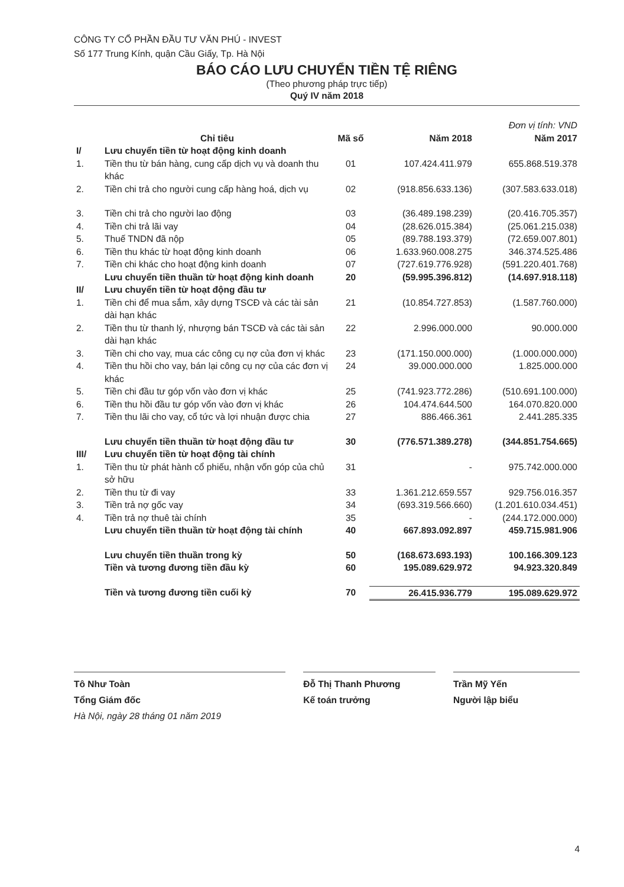CÔNG TY CỔ PHẦN ĐẦU TƯ VĂN PHÚ - INVEST
Số 177 Trung Kính, quận Cầu Giấy, Tp. Hà Nội
BÁO CÁO LƯU CHUYỂN TIỀN TỆ RIÊNG
(Theo phương pháp trực tiếp)
Quý IV năm 2018
| | | | | Đơn vị tính: VND |
| | Chỉ tiêu | Mã số | Năm 2018 | Năm 2017 |
| I/ | Lưu chuyển tiền từ hoạt động kinh doanh | | | |
| 1. | Tiền thu từ bán hàng, cung cấp dịch vụ và doanh thu khác | 01 | 107.424.411.979 | 655.868.519.378 |
| 2. | Tiền chi trả cho người cung cấp hàng hoá, dịch vụ | 02 | (918.856.633.136) | (307.583.633.018) |
| 3. | Tiền chi trả cho người lao động | 03 | (36.489.198.239) | (20.416.705.357) |
| 4. | Tiền chi trả lãi vay | 04 | (28.626.015.384) | (25.061.215.038) |
| 5. | Thuế TNDN đã nộp | 05 | (89.788.193.379) | (72.659.007.801) |
| 6. | Tiền thu khác từ hoạt động kinh doanh | 06 | 1.633.960.008.275 | 346.374.525.486 |
| 7. | Tiền chi khác cho hoạt động kinh doanh | 07 | (727.619.776.928) | (591.220.401.768) |
| | Lưu chuyển tiền thuần từ hoạt động kinh doanh | 20 | (59.995.396.812) | (14.697.918.118) |
| II/ | Lưu chuyển tiền từ hoạt động đầu tư | | | |
| 1. | Tiền chi để mua sắm, xây dựng TSCĐ và các tài sản dài hạn khác | 21 | (10.854.727.853) | (1.587.760.000) |
| 2. | Tiền thu từ thanh lý, nhượng bán TSCĐ và các tài sản dài hạn khác | 22 | 2.996.000.000 | 90.000.000 |
| 3. | Tiền chi cho vay, mua các công cụ nợ của đơn vị khác | 23 | (171.150.000.000) | (1.000.000.000) |
| 4. | Tiền thu hồi cho vay, bán lại công cụ nợ của các đơn vị khác | 24 | 39.000.000.000 | 1.825.000.000 |
| 5. | Tiền chi đầu tư góp vốn vào đơn vị khác | 25 | (741.923.772.286) | (510.691.100.000) |
| 6. | Tiền thu hồi đầu tư góp vốn vào đơn vị khác | 26 | 104.474.644.500 | 164.070.820.000 |
| 7. | Tiền thu lãi cho vay, cổ tức và lợi nhuận được chia | 27 | 886.466.361 | 2.441.285.335 |
| | Lưu chuyển tiền thuần từ hoạt động đầu tư | 30 | (776.571.389.278) | (344.851.754.665) |
| III/ | Lưu chuyển tiền từ hoạt động tài chính | | | |
| 1. | Tiền thu từ phát hành cổ phiếu, nhận vốn góp của chủ sở hữu | 31 | - | 975.742.000.000 |
| 2. | Tiền thu từ đi vay | 33 | 1.361.212.659.557 | 929.756.016.357 |
| 3. | Tiền trả nợ gốc vay | 34 | (693.319.566.660) | (1.201.610.034.451) |
| 4. | Tiền trả nợ thuê tài chính | 35 | - | (244.172.000.000) |
| | Lưu chuyển tiền thuần từ hoạt động tài chính | 40 | 667.893.092.897 | 459.715.981.906 |
| | Lưu chuyển tiền thuần trong kỳ | 50 | (168.673.693.193) | 100.166.309.123 |
| | Tiền và tương đương tiền đầu kỳ | 60 | 195.089.629.972 | 94.923.320.849 |
| | Tiền và tương đương tiền cuối kỳ | 70 | 26.415.936.779 | 195.089.629.972 |
Tô Như Toàn
Tổng Giám đốc
Hà Nội, ngày 28 tháng 01 năm 2019
Đỗ Thị Thanh Phương
Kế toán trưởng
Trần Mỹ Yến
Người lập biểu
4